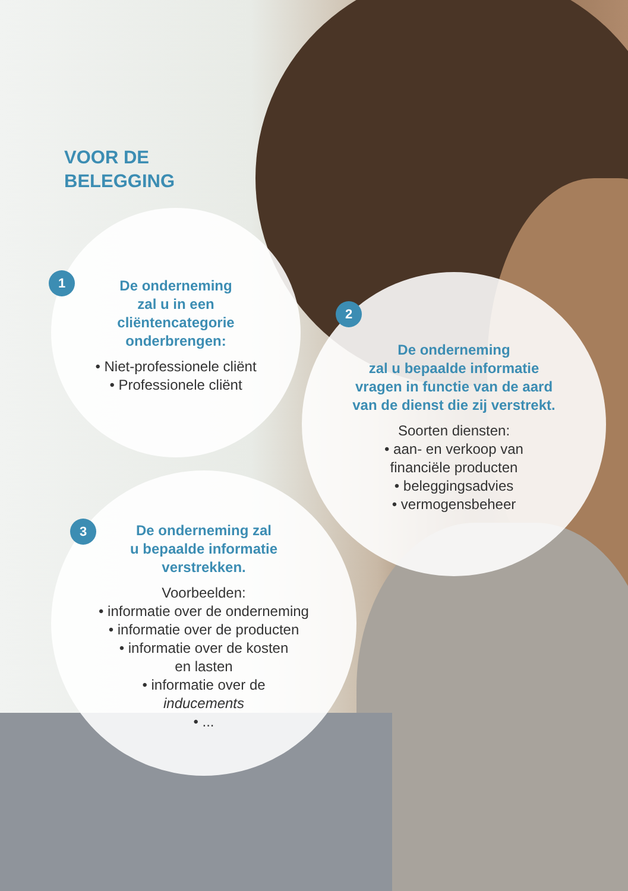VOOR DE
BELEGGING
De onderneming
zal u in een
cliëntencategorie
onderbrengen:
• Niet-professionele cliënt
• Professionele cliënt
1
De onderneming
zal u bepaalde informatie
vragen in functie van de aard
van de dienst die zij verstrekt.
Soorten diensten:
• aan- en verkoop van
financiële producten
• beleggingsadvies
• vermogensbeheer
2
De onderneming zal
u bepaalde informatie
verstrekken.
Voorbeelden:
• informatie over de onderneming
• informatie over de producten
• informatie over de kosten
en lasten
• informatie over de
inducements
• ...
3